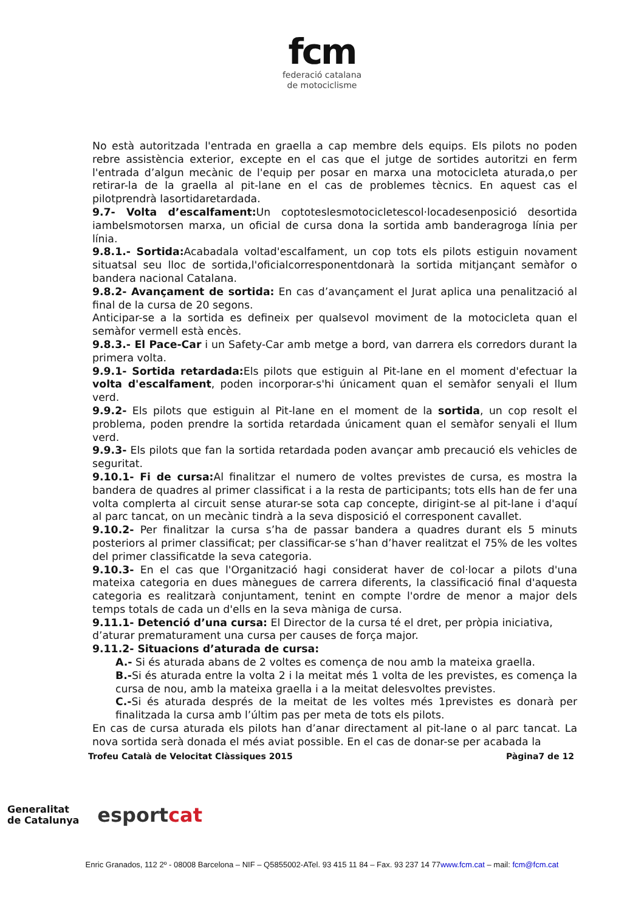fcm
federació catalana
de motociclisme
No està autoritzada l'entrada en graella a cap membre dels equips. Els pilots no poden rebre assistència exterior, excepte en el cas que el jutge de sortides autoritzi en ferm l'entrada d’algun mecànic de l'equip per posar en marxa una motocicleta aturada,o per retirar-la de la graella al pit-lane en el cas de problemes tècnics. En aquest cas el pilotprendrà lasortidaretardada.
9.7- Volta d’escalfament: Un coptoteslesmotocicletescol·locadesenposició desortida iambelsmotorsen marxa, un oficial de cursa dona la sortida amb banderagroga línia per línia.
9.8.1.- Sortida: Acabadala voltad'escalfament, un cop tots els pilots estiguin novament situatsal seu lloc de sortida,l'oficialcorresponentdonarà la sortida mitjançant semàfor o bandera nacional Catalana.
9.8.2- Avançament de sortida: En cas d’avançament el Jurat aplica una penalització al final de la cursa de 20 segons.
Anticipar-se a la sortida es defineix per qualsevol moviment de la motocicleta quan el semàfor vermell està encès.
9.8.3.- El Pace-Car i un Safety-Car amb metge a bord, van darrera els corredors durant la primera volta.
9.9.1- Sortida retardada: Els pilots que estiguin al Pit-lane en el moment d'efectuar la volta d'escalfament, poden incorporar-s'hi únicament quan el semàfor senyali el llum verd.
9.9.2- Els pilots que estiguin al Pit-lane en el moment de la sortida, un cop resolt el problema, poden prendre la sortida retardada únicament quan el semàfor senyali el llum verd.
9.9.3- Els pilots que fan la sortida retardada poden avançar amb precaució els vehicles de seguritat.
9.10.1- Fi de cursa: Al finalitzar el numero de voltes previstes de cursa, es mostra la bandera de quadres al primer classificat i a la resta de participants; tots ells han de fer una volta complerta al circuit sense aturar-se sota cap concepte, dirigint-se al pit-lane i d'aquí al parc tancat, on un mecànic tindrà a la seva disposició el corresponent cavallet.
9.10.2- Per finalitzar la cursa s’ha de passar bandera a quadres durant els 5 minuts posteriors al primer classificat; per classificar-se s’han d’haver realitzat el 75% de les voltes del primer classificatde la seva categoria.
9.10.3- En el cas que l'Organització hagi considerat haver de col·locar a pilots d'una mateixa categoria en dues mànegues de carrera diferents, la classificació final d'aquesta categoria es realitzarà conjuntament, tenint en compte l'ordre de menor a major dels temps totals de cada un d'ells en la seva mànigа de cursa.
9.11.1- Detenció d’una cursa: El Director de la cursa té el dret, per pròpia iniciativa, d’aturar prematurament una cursa per causes de força major.
9.11.2- Situacions d’aturada de cursa:
A.- Si és aturada abans de 2 voltes es comença de nou amb la mateixa graella.
B.-Si és aturada entre la volta 2 i la meitat més 1 volta de les previstes, es comença la cursa de nou, amb la mateixa graella i a la meitat delesvoltes previstes.
C.-Si és aturada després de la meitat de les voltes més 1previstes es donarà per finalitzada la cursa amb l’últim pas per meta de tots els pilots.
En cas de cursa aturada els pilots han d’anar directament al pit-lane o al parc tancat. La nova sortida serà donada el més aviat possible. En el cas de donar-se per acabada la
Trofeu Català de Velocitat Clàssiques 2015 Pàgina7 de 12
Generalitat
de Catalunya
esportcat
Enric Granados, 112 2º - 08008 Barcelona – NIF – Q5855002-ATel. 93 415 11 84 – Fax. 93 237 14 77www.fcm.cat – mail: fcm@fcm.cat